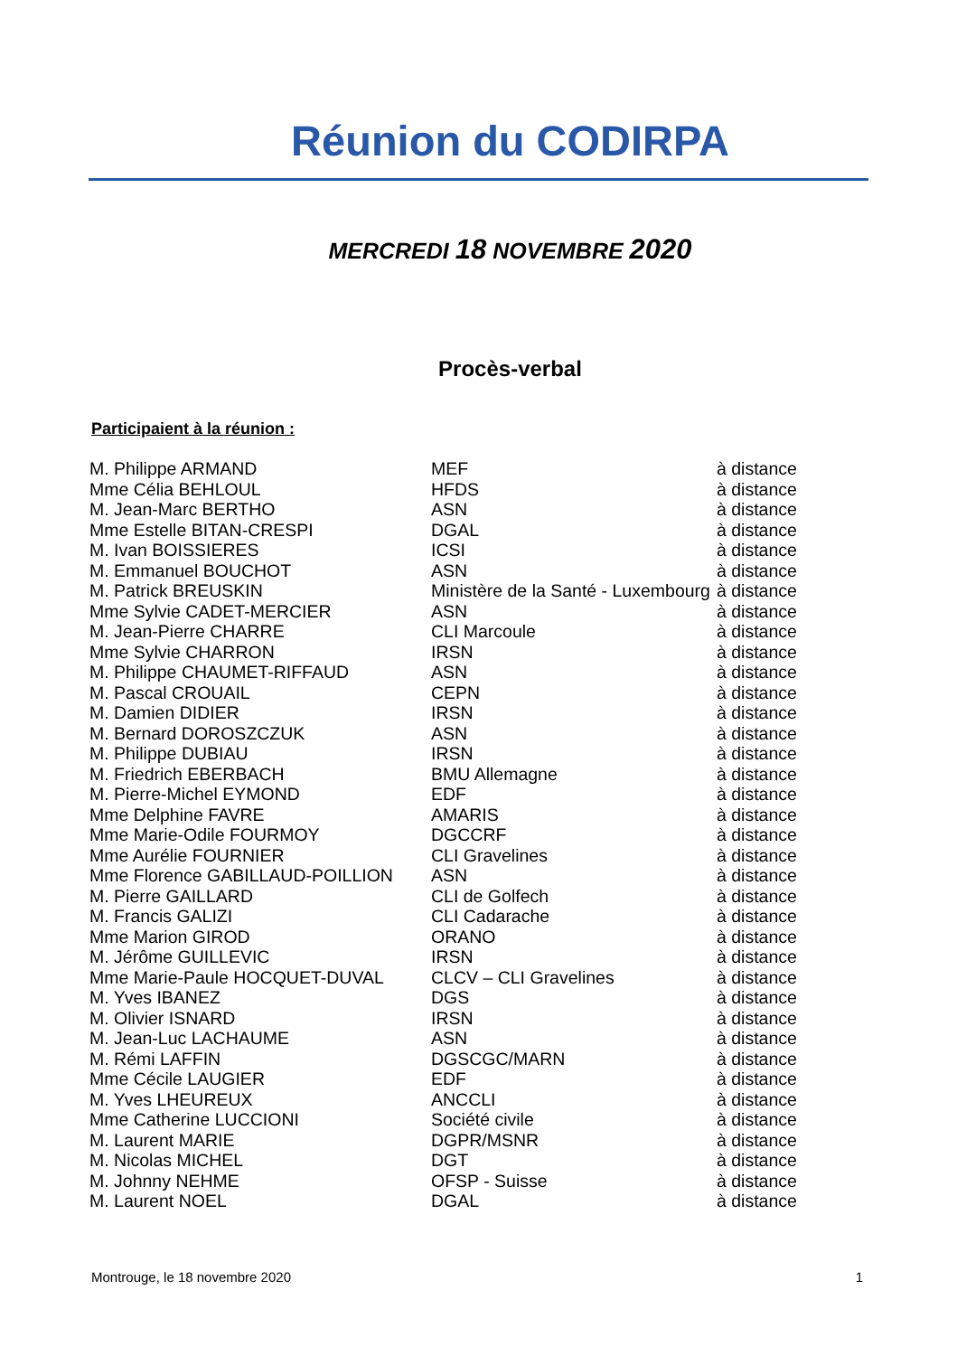Réunion du CODIRPA
MERCREDI 18 NOVEMBRE 2020
Procès-verbal
Participaient à la réunion :
| M. Philippe ARMAND | MEF | à distance |
| Mme Célia BEHLOUL | HFDS | à distance |
| M. Jean-Marc BERTHO | ASN | à distance |
| Mme Estelle BITAN-CRESPI | DGAL | à distance |
| M. Ivan BOISSIERES | ICSI | à distance |
| M. Emmanuel BOUCHOT | ASN | à distance |
| M. Patrick BREUSKIN | Ministère de la Santé - Luxembourg | à distance |
| Mme Sylvie CADET-MERCIER | ASN | à distance |
| M. Jean-Pierre CHARRE | CLI Marcoule | à distance |
| Mme Sylvie CHARRON | IRSN | à distance |
| M. Philippe CHAUMET-RIFFAUD | ASN | à distance |
| M. Pascal CROUAIL | CEPN | à distance |
| M. Damien DIDIER | IRSN | à distance |
| M. Bernard DOROSZCZUK | ASN | à distance |
| M. Philippe DUBIAU | IRSN | à distance |
| M. Friedrich EBERBACH | BMU Allemagne | à distance |
| M. Pierre-Michel EYMOND | EDF | à distance |
| Mme Delphine FAVRE | AMARIS | à distance |
| Mme Marie-Odile FOURMOY | DGCCRF | à distance |
| Mme Aurélie FOURNIER | CLI Gravelines | à distance |
| Mme Florence GABILLAUD-POILLION | ASN | à distance |
| M. Pierre GAILLARD | CLI de Golfech | à distance |
| M. Francis GALIZI | CLI Cadarache | à distance |
| Mme Marion GIROD | ORANO | à distance |
| M. Jérôme GUILLEVIC | IRSN | à distance |
| Mme Marie-Paule HOCQUET-DUVAL | CLCV – CLI Gravelines | à distance |
| M. Yves IBANEZ | DGS | à distance |
| M. Olivier ISNARD | IRSN | à distance |
| M. Jean-Luc LACHAUME | ASN | à distance |
| M. Rémi LAFFIN | DGSCGC/MARN | à distance |
| Mme Cécile LAUGIER | EDF | à distance |
| M. Yves LHEUREUX | ANCCLI | à distance |
| Mme Catherine LUCCIONI | Société civile | à distance |
| M. Laurent MARIE | DGPR/MSNR | à distance |
| M. Nicolas MICHEL | DGT | à distance |
| M. Johnny NEHME | OFSP - Suisse | à distance |
| M. Laurent NOEL | DGAL | à distance |
Montrouge, le 18 novembre 2020 1